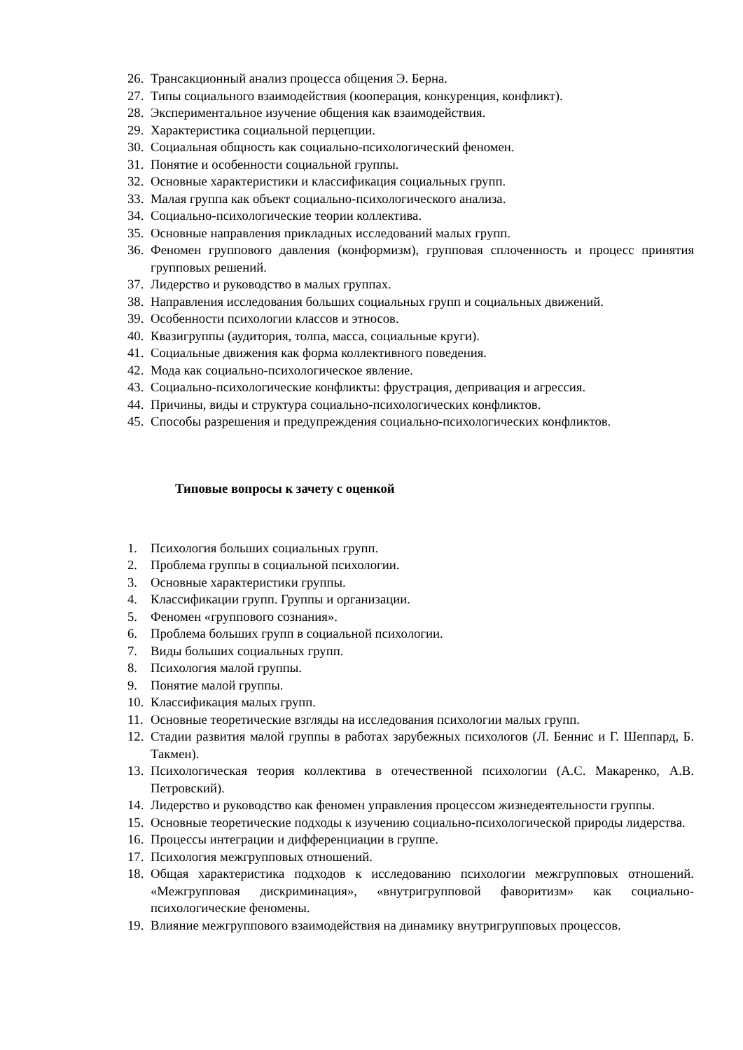26. Трансакционный анализ процесса общения Э. Берна.
27. Типы социального взаимодействия (кооперация, конкуренция, конфликт).
28. Экспериментальное изучение общения как взаимодействия.
29. Характеристика социальной перцепции.
30. Социальная общность как социально-психологический феномен.
31. Понятие и особенности социальной группы.
32. Основные характеристики и классификация социальных групп.
33. Малая группа как объект социально-психологического анализа.
34. Социально-психологические теории коллектива.
35. Основные направления прикладных исследований малых групп.
36. Феномен группового давления (конформизм), групповая сплоченность и процесс принятия групповых решений.
37. Лидерство и руководство в малых группах.
38. Направления исследования больших социальных групп и социальных движений.
39. Особенности психологии классов и этносов.
40. Квазигруппы (аудитория, толпа, масса, социальные круги).
41. Социальные движения как форма коллективного поведения.
42. Мода как социально-психологическое явление.
43. Социально-психологические конфликты: фрустрация, депривация и агрессия.
44. Причины, виды и структура социально-психологических конфликтов.
45. Способы разрешения и предупреждения социально-психологических конфликтов.
Типовые вопросы к зачету с оценкой
1. Психология больших социальных групп.
2. Проблема группы в социальной психологии.
3. Основные характеристики группы.
4. Классификации групп. Группы и организации.
5. Феномен «группового сознания».
6. Проблема больших групп в социальной психологии.
7. Виды больших социальных групп.
8. Психология малой группы.
9. Понятие малой группы.
10. Классификация малых групп.
11. Основные теоретические взгляды на исследования психологии малых групп.
12. Стадии развития малой группы в работах зарубежных психологов (Л. Беннис и Г. Шеппард, Б. Такмен).
13. Психологическая теория коллектива в отечественной психологии (А.С. Макаренко, А.В. Петровский).
14. Лидерство и руководство как феномен управления процессом жизнедеятельности группы.
15. Основные теоретические подходы к изучению социально-психологической природы лидерства.
16. Процессы интеграции и дифференциации в группе.
17. Психология межгрупповых отношений.
18. Общая характеристика подходов к исследованию психологии межгрупповых отношений. «Межгрупповая дискриминация», «внутригрупповой фаворитизм» как социально-психологические феномены.
19. Влияние межгруппового взаимодействия на динамику внутригрупповых процессов.